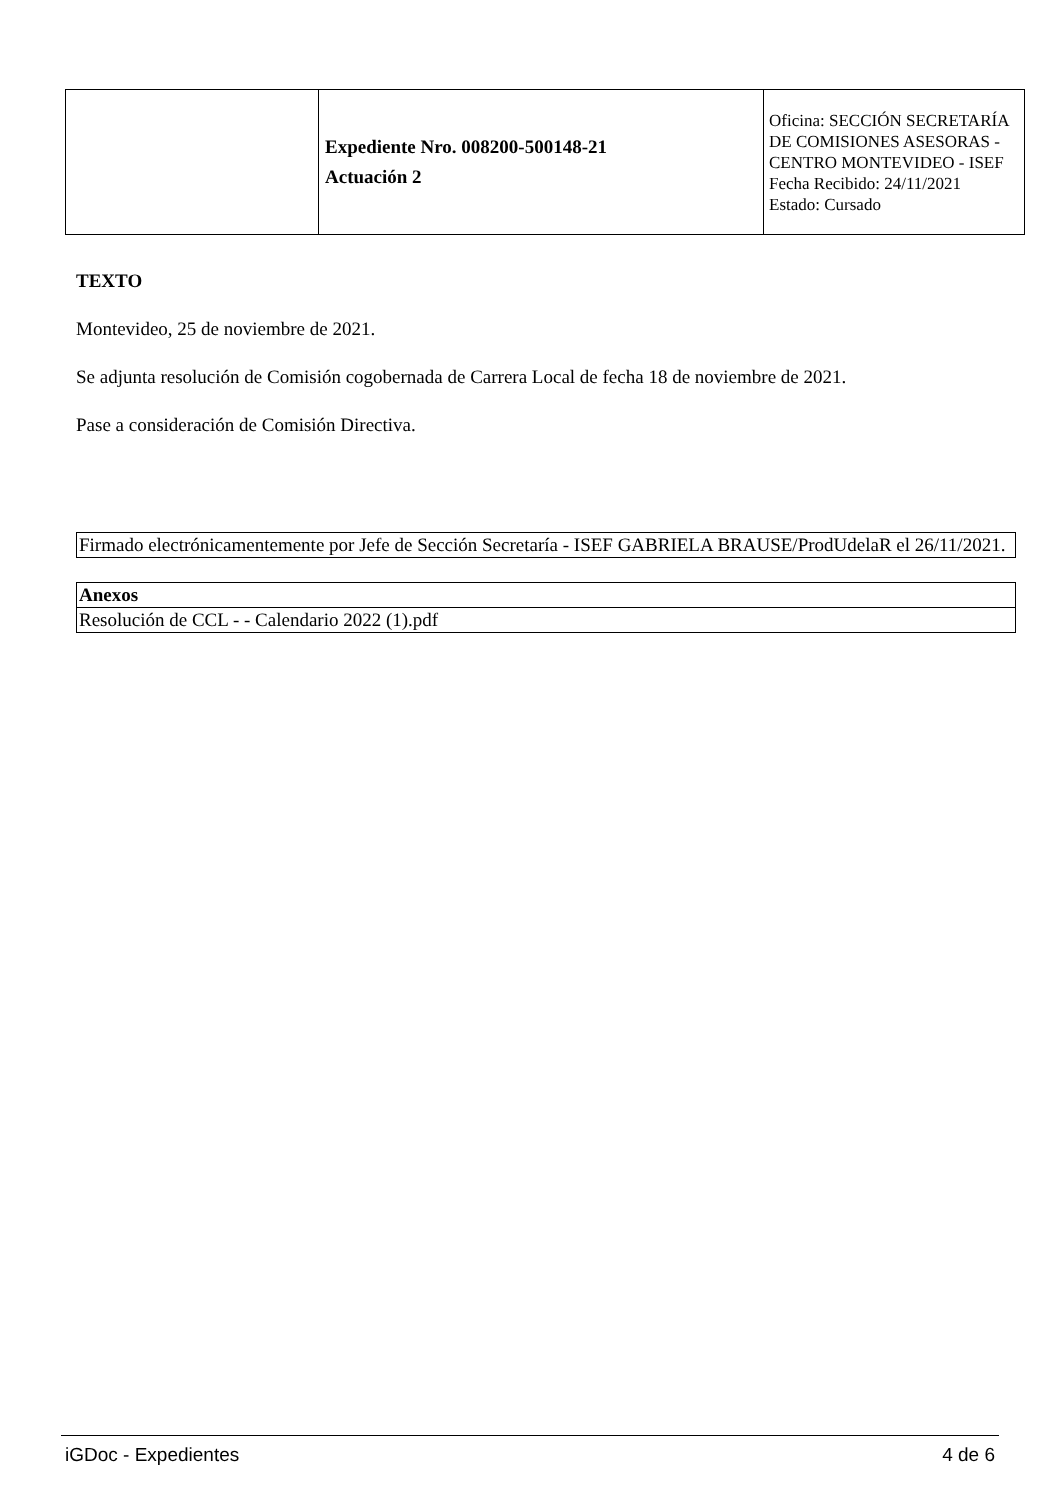| | Expediente Nro. 008200-500148-21 Actuación 2 | Oficina: SECCIÓN SECRETARÍA DE COMISIONES ASESORAS - CENTRO MONTEVIDEO - ISEF Fecha Recibido: 24/11/2021 Estado: Cursado |
TEXTO
Montevideo, 25 de noviembre de 2021.
Se adjunta resolución de Comisión cogobernada de Carrera Local de fecha 18 de noviembre de 2021.
Pase a consideración de Comisión Directiva.
Firmado electrónicamentemente por Jefe de Sección Secretaría - ISEF GABRIELA BRAUSE/ProdUdelaR el 26/11/2021.
| Anexos |
| --- |
| Resolución de CCL - - Calendario 2022 (1).pdf |
iGDoc - Expedientes 4 de 6